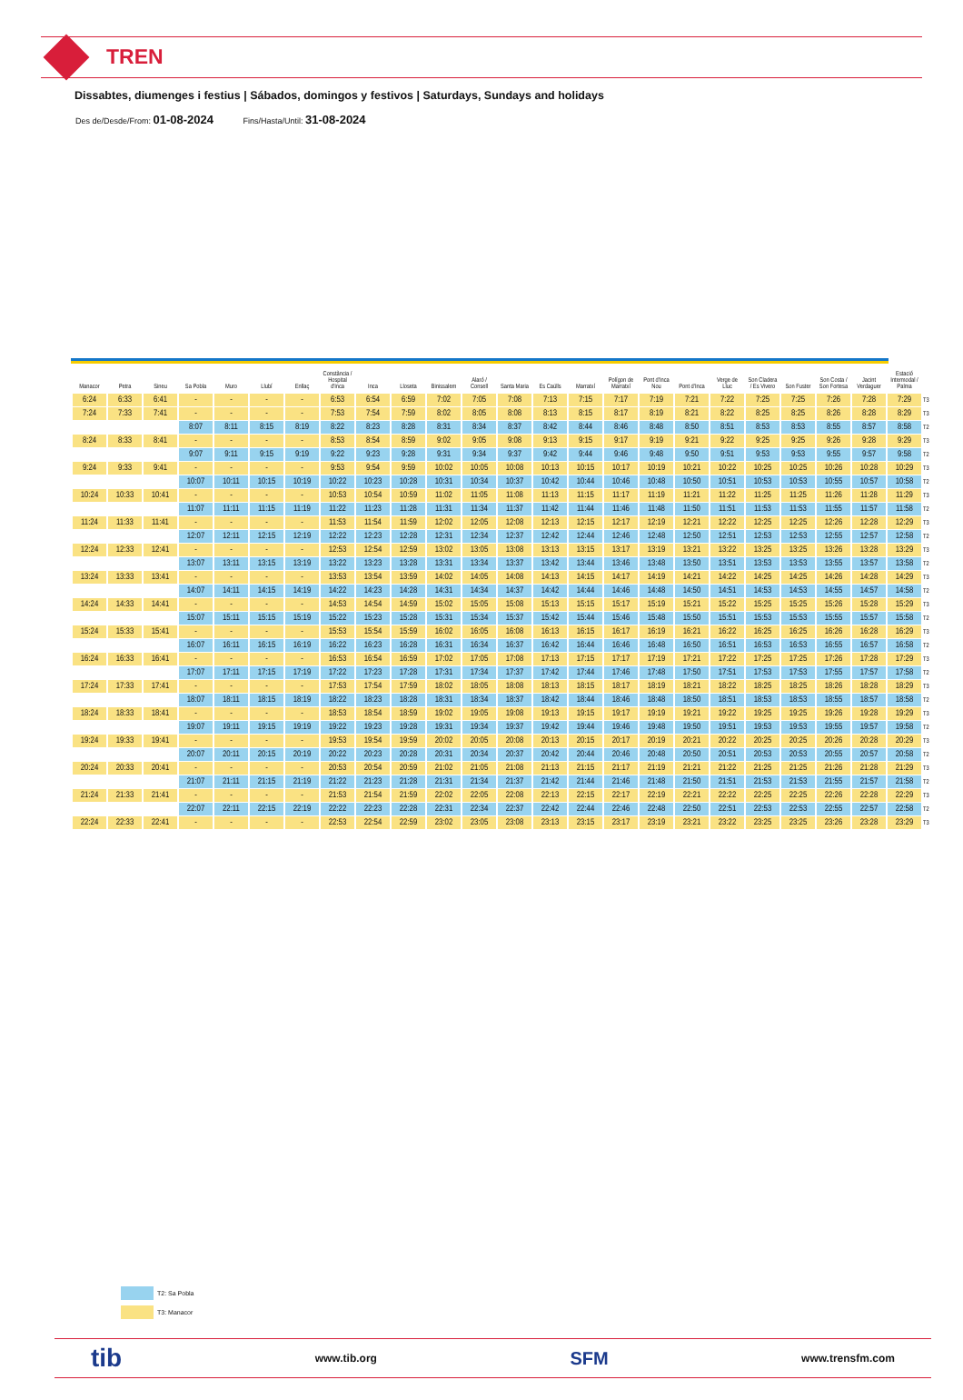TREN
Dissabtes, diumenges i festius | Sábados, domingos y festivos | Saturdays, Sundays and holidays
Des de/Desde/From: 01-08-2024 Fins/Hasta/Until: 31-08-2024
| Manacor | Petra | Sineu | Sa Pobla | Muro | Llubí | Enllaç | Constància / Hospital d'Inca | Inca | Lloseta | Binissalem | Alaró / Consell | Santa Maria | Es Caülls | Marratxí | Polígon de Marratxí | Pont d'Inca Nou | Pont d'Inca | Verge de Lluc | Son Cladera / Es Vivero | Son Fuster | Son Costa / Son Fortesa | Jacint Verdaguer | Estació Intermodal / Palma | |
| --- | --- | --- | --- | --- | --- | --- | --- | --- | --- | --- | --- | --- | --- | --- | --- | --- | --- | --- | --- | --- | --- | --- | --- | --- |
| 6:24 | 6:33 | 6:41 | - | - | - | - | 6:53 | 6:54 | 6:59 | 7:02 | 7:05 | 7:08 | 7:13 | 7:15 | 7:17 | 7:19 | 7:21 | 7:22 | 7:25 | 7:25 | 7:26 | 7:28 | 7:29 | T3 |
| 7:24 | 7:33 | 7:41 | - | - | - | - | 7:53 | 7:54 | 7:59 | 8:02 | 8:05 | 8:08 | 8:13 | 8:15 | 8:17 | 8:19 | 8:21 | 8:22 | 8:25 | 8:25 | 8:26 | 8:28 | 8:29 | T3 |
| | | | 8:07 | 8:11 | 8:15 | 8:19 | 8:22 | 8:23 | 8:28 | 8:31 | 8:34 | 8:37 | 8:42 | 8:44 | 8:46 | 8:48 | 8:50 | 8:51 | 8:53 | 8:53 | 8:55 | 8:57 | 8:58 | T2 |
| 8:24 | 8:33 | 8:41 | - | - | - | - | 8:53 | 8:54 | 8:59 | 9:02 | 9:05 | 9:08 | 9:13 | 9:15 | 9:17 | 9:19 | 9:21 | 9:22 | 9:25 | 9:25 | 9:26 | 9:28 | 9:29 | T3 |
| | | | 9:07 | 9:11 | 9:15 | 9:19 | 9:22 | 9:23 | 9:28 | 9:31 | 9:34 | 9:37 | 9:42 | 9:44 | 9:46 | 9:48 | 9:50 | 9:51 | 9:53 | 9:53 | 9:55 | 9:57 | 9:58 | T2 |
| 9:24 | 9:33 | 9:41 | - | - | - | - | 9:53 | 9:54 | 9:59 | 10:02 | 10:05 | 10:08 | 10:13 | 10:15 | 10:17 | 10:19 | 10:21 | 10:22 | 10:25 | 10:25 | 10:26 | 10:28 | 10:29 | T3 |
| | | | 10:07 | 10:11 | 10:15 | 10:19 | 10:22 | 10:23 | 10:28 | 10:31 | 10:34 | 10:37 | 10:42 | 10:44 | 10:46 | 10:48 | 10:50 | 10:51 | 10:53 | 10:53 | 10:55 | 10:57 | 10:58 | T2 |
| 10:24 | 10:33 | 10:41 | - | - | - | - | 10:53 | 10:54 | 10:59 | 11:02 | 11:05 | 11:08 | 11:13 | 11:15 | 11:17 | 11:19 | 11:21 | 11:22 | 11:25 | 11:25 | 11:26 | 11:28 | 11:29 | T3 |
| | | | 11:07 | 11:11 | 11:15 | 11:19 | 11:22 | 11:23 | 11:28 | 11:31 | 11:34 | 11:37 | 11:42 | 11:44 | 11:46 | 11:48 | 11:50 | 11:51 | 11:53 | 11:53 | 11:55 | 11:57 | 11:58 | T2 |
| 11:24 | 11:33 | 11:41 | - | - | - | - | 11:53 | 11:54 | 11:59 | 12:02 | 12:05 | 12:08 | 12:13 | 12:15 | 12:17 | 12:19 | 12:21 | 12:22 | 12:25 | 12:25 | 12:26 | 12:28 | 12:29 | T3 |
| | | | 12:07 | 12:11 | 12:15 | 12:19 | 12:22 | 12:23 | 12:28 | 12:31 | 12:34 | 12:37 | 12:42 | 12:44 | 12:46 | 12:48 | 12:50 | 12:51 | 12:53 | 12:53 | 12:55 | 12:57 | 12:58 | T2 |
| 12:24 | 12:33 | 12:41 | - | - | - | - | 12:53 | 12:54 | 12:59 | 13:02 | 13:05 | 13:08 | 13:13 | 13:15 | 13:17 | 13:19 | 13:21 | 13:22 | 13:25 | 13:25 | 13:26 | 13:28 | 13:29 | T3 |
| | | | 13:07 | 13:11 | 13:15 | 13:19 | 13:22 | 13:23 | 13:28 | 13:31 | 13:34 | 13:37 | 13:42 | 13:44 | 13:46 | 13:48 | 13:50 | 13:51 | 13:53 | 13:53 | 13:55 | 13:57 | 13:58 | T2 |
| 13:24 | 13:33 | 13:41 | - | - | - | - | 13:53 | 13:54 | 13:59 | 14:02 | 14:05 | 14:08 | 14:13 | 14:15 | 14:17 | 14:19 | 14:21 | 14:22 | 14:25 | 14:25 | 14:26 | 14:28 | 14:29 | T3 |
| | | | 14:07 | 14:11 | 14:15 | 14:19 | 14:22 | 14:23 | 14:28 | 14:31 | 14:34 | 14:37 | 14:42 | 14:44 | 14:46 | 14:48 | 14:50 | 14:51 | 14:53 | 14:53 | 14:55 | 14:57 | 14:58 | T2 |
| 14:24 | 14:33 | 14:41 | - | - | - | - | 14:53 | 14:54 | 14:59 | 15:02 | 15:05 | 15:08 | 15:13 | 15:15 | 15:17 | 15:19 | 15:21 | 15:22 | 15:25 | 15:25 | 15:26 | 15:28 | 15:29 | T3 |
| | | | 15:07 | 15:11 | 15:15 | 15:19 | 15:22 | 15:23 | 15:28 | 15:31 | 15:34 | 15:37 | 15:42 | 15:44 | 15:46 | 15:48 | 15:50 | 15:51 | 15:53 | 15:53 | 15:55 | 15:57 | 15:58 | T2 |
| 15:24 | 15:33 | 15:41 | - | - | - | - | 15:53 | 15:54 | 15:59 | 16:02 | 16:05 | 16:08 | 16:13 | 16:15 | 16:17 | 16:19 | 16:21 | 16:22 | 16:25 | 16:25 | 16:26 | 16:28 | 16:29 | T3 |
| | | | 16:07 | 16:11 | 16:15 | 16:19 | 16:22 | 16:23 | 16:28 | 16:31 | 16:34 | 16:37 | 16:42 | 16:44 | 16:46 | 16:48 | 16:50 | 16:51 | 16:53 | 16:53 | 16:55 | 16:57 | 16:58 | T2 |
| 16:24 | 16:33 | 16:41 | - | - | - | - | 16:53 | 16:54 | 16:59 | 17:02 | 17:05 | 17:08 | 17:13 | 17:15 | 17:17 | 17:19 | 17:21 | 17:22 | 17:25 | 17:25 | 17:26 | 17:28 | 17:29 | T3 |
| | | | 17:07 | 17:11 | 17:15 | 17:19 | 17:22 | 17:23 | 17:28 | 17:31 | 17:34 | 17:37 | 17:42 | 17:44 | 17:46 | 17:48 | 17:50 | 17:51 | 17:53 | 17:53 | 17:55 | 17:57 | 17:58 | T2 |
| 17:24 | 17:33 | 17:41 | - | - | - | - | 17:53 | 17:54 | 17:59 | 18:02 | 18:05 | 18:08 | 18:13 | 18:15 | 18:17 | 18:19 | 18:21 | 18:22 | 18:25 | 18:25 | 18:26 | 18:28 | 18:29 | T3 |
| | | | 18:07 | 18:11 | 18:15 | 18:19 | 18:22 | 18:23 | 18:28 | 18:31 | 18:34 | 18:37 | 18:42 | 18:44 | 18:46 | 18:48 | 18:50 | 18:51 | 18:53 | 18:53 | 18:55 | 18:57 | 18:58 | T2 |
| 18:24 | 18:33 | 18:41 | - | - | - | - | 18:53 | 18:54 | 18:59 | 19:02 | 19:05 | 19:08 | 19:13 | 19:15 | 19:17 | 19:19 | 19:21 | 19:22 | 19:25 | 19:25 | 19:26 | 19:28 | 19:29 | T3 |
| | | | 19:07 | 19:11 | 19:15 | 19:19 | 19:22 | 19:23 | 19:28 | 19:31 | 19:34 | 19:37 | 19:42 | 19:44 | 19:46 | 19:48 | 19:50 | 19:51 | 19:53 | 19:53 | 19:55 | 19:57 | 19:58 | T2 |
| 19:24 | 19:33 | 19:41 | - | - | - | - | 19:53 | 19:54 | 19:59 | 20:02 | 20:05 | 20:08 | 20:13 | 20:15 | 20:17 | 20:19 | 20:21 | 20:22 | 20:25 | 20:25 | 20:26 | 20:28 | 20:29 | T3 |
| | | | 20:07 | 20:11 | 20:15 | 20:19 | 20:22 | 20:23 | 20:28 | 20:31 | 20:34 | 20:37 | 20:42 | 20:44 | 20:46 | 20:48 | 20:50 | 20:51 | 20:53 | 20:53 | 20:55 | 20:57 | 20:58 | T2 |
| 20:24 | 20:33 | 20:41 | - | - | - | - | 20:53 | 20:54 | 20:59 | 21:02 | 21:05 | 21:08 | 21:13 | 21:15 | 21:17 | 21:19 | 21:21 | 21:22 | 21:25 | 21:25 | 21:26 | 21:28 | 21:29 | T3 |
| | | | 21:07 | 21:11 | 21:15 | 21:19 | 21:22 | 21:23 | 21:28 | 21:31 | 21:34 | 21:37 | 21:42 | 21:44 | 21:46 | 21:48 | 21:50 | 21:51 | 21:53 | 21:53 | 21:55 | 21:57 | 21:58 | T2 |
| 21:24 | 21:33 | 21:41 | - | - | - | - | 21:53 | 21:54 | 21:59 | 22:02 | 22:05 | 22:08 | 22:13 | 22:15 | 22:17 | 22:19 | 22:21 | 22:22 | 22:25 | 22:25 | 22:26 | 22:28 | 22:29 | T3 |
| | | | 22:07 | 22:11 | 22:15 | 22:19 | 22:22 | 22:23 | 22:28 | 22:31 | 22:34 | 22:37 | 22:42 | 22:44 | 22:46 | 22:48 | 22:50 | 22:51 | 22:53 | 22:53 | 22:55 | 22:57 | 22:58 | T2 |
| 22:24 | 22:33 | 22:41 | - | - | - | - | 22:53 | 22:54 | 22:59 | 23:02 | 23:05 | 23:08 | 23:13 | 23:15 | 23:17 | 23:19 | 23:21 | 23:22 | 23:25 | 23:25 | 23:26 | 23:28 | 23:29 | T3 |
T2: Sa Pobla
T3: Manacor
tib www.tib.org SFM www.trensfm.com